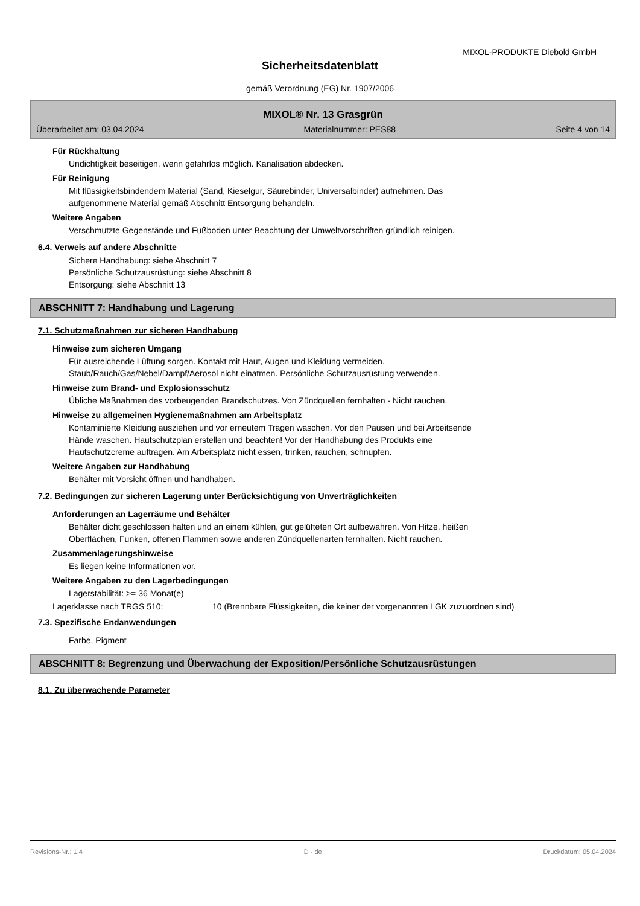MIXOL-PRODUKTE Diebold GmbH
Sicherheitsdatenblatt
gemäß Verordnung (EG) Nr. 1907/2006
MIXOL® Nr. 13 Grasgrün
Überarbeitet am: 03.04.2024 Materialnummer: PES88 Seite 4 von 14
Für Rückhaltung
Undichtigkeit beseitigen, wenn gefahrlos möglich. Kanalisation abdecken.
Für Reinigung
Mit flüssigkeitsbindendem Material (Sand, Kieselgur, Säurebinder, Universalbinder) aufnehmen. Das
aufgenommene Material gemäß Abschnitt Entsorgung behandeln.
Weitere Angaben
Verschmutzte Gegenstände und Fußboden unter Beachtung der Umweltvorschriften gründlich reinigen.
6.4. Verweis auf andere Abschnitte
Sichere Handhabung: siehe Abschnitt 7
Persönliche Schutzausrüstung: siehe Abschnitt 8
Entsorgung: siehe Abschnitt 13
ABSCHNITT 7: Handhabung und Lagerung
7.1. Schutzmaßnahmen zur sicheren Handhabung
Hinweise zum sicheren Umgang
Für ausreichende Lüftung sorgen. Kontakt mit Haut, Augen und Kleidung vermeiden.
Staub/Rauch/Gas/Nebel/Dampf/Aerosol nicht einatmen. Persönliche Schutzausrüstung verwenden.
Hinweise zum Brand- und Explosionsschutz
Übliche Maßnahmen des vorbeugenden Brandschutzes. Von Zündquellen fernhalten - Nicht rauchen.
Hinweise zu allgemeinen Hygienemaßnahmen am Arbeitsplatz
Kontaminierte Kleidung ausziehen und vor erneutem Tragen waschen. Vor den Pausen und bei Arbeitsende
Hände waschen. Hautschutzplan erstellen und beachten! Vor der Handhabung des Produkts eine
Hautschutzcreme auftragen. Am Arbeitsplatz nicht essen, trinken, rauchen, schnupfen.
Weitere Angaben zur Handhabung
Behälter mit Vorsicht öffnen und handhaben.
7.2. Bedingungen zur sicheren Lagerung unter Berücksichtigung von Unverträglichkeiten
Anforderungen an Lagerräume und Behälter
Behälter dicht geschlossen halten und an einem kühlen, gut gelüfteten Ort aufbewahren. Von Hitze, heißen
Oberflächen, Funken, offenen Flammen sowie anderen Zündquellenarten fernhalten. Nicht rauchen.
Zusammenlagerungshinweise
Es liegen keine Informationen vor.
Weitere Angaben zu den Lagerbedingungen
Lagerstabilität: >= 36 Monat(e)
Lagerklasse nach TRGS 510: 10 (Brennbare Flüssigkeiten, die keiner der vorgenannten LGK zuzuordnen sind)
7.3. Spezifische Endanwendungen
Farbe, Pigment
ABSCHNITT 8: Begrenzung und Überwachung der Exposition/Persönliche Schutzausrüstungen
8.1. Zu überwachende Parameter
Revisions-Nr.: 1,4 D - de Druckdatum: 05.04.2024